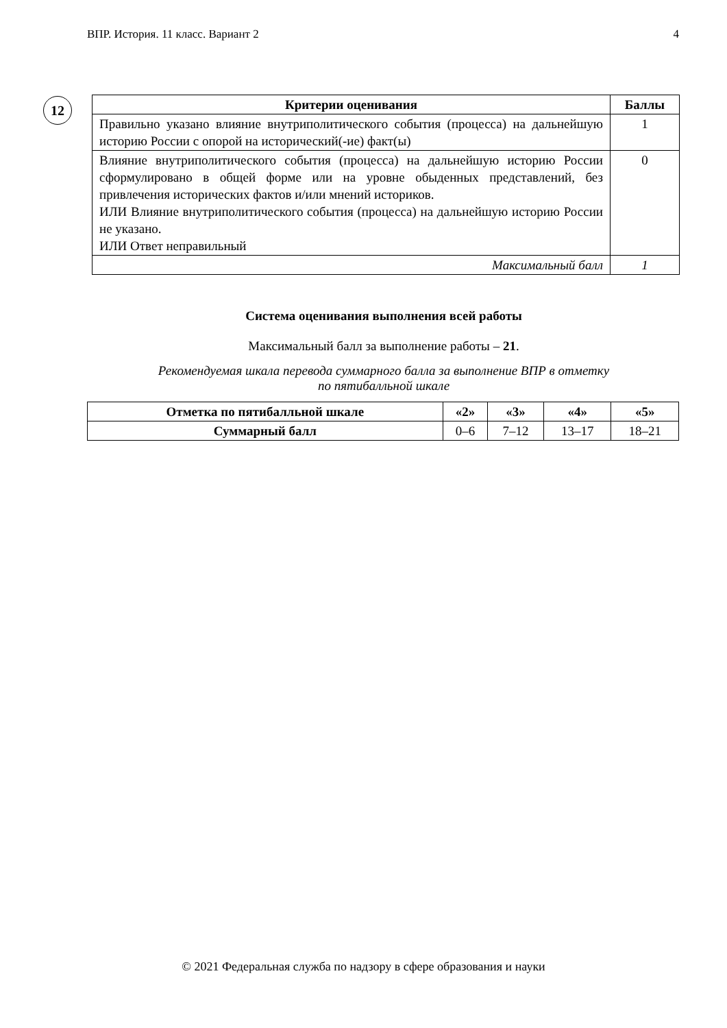ВПР. История. 11 класс. Вариант 2 4
12
| Критерии оценивания | Баллы |
| --- | --- |
| Правильно указано влияние внутриполитического события (процесса) на дальнейшую историю России с опорой на исторический(-ие) факт(ы) | 1 |
| Влияние внутриполитического события (процесса) на дальнейшую историю России сформулировано в общей форме или на уровне обыденных представлений, без привлечения исторических фактов и/или мнений историков. ИЛИ Влияние внутриполитического события (процесса) на дальнейшую историю России не указано. ИЛИ Ответ неправильный | 0 |
| Максимальный балл | 1 |
Система оценивания выполнения всей работы
Максимальный балл за выполнение работы – 21.
Рекомендуемая шкала перевода суммарного балла за выполнение ВПР в отметку
по пятибалльной шкале
| Отметка по пятибалльной шкале | «2» | «3» | «4» | «5» |
| --- | --- | --- | --- | --- |
| Суммарный балл | 0–6 | 7–12 | 13–17 | 18–21 |
© 2021 Федеральная служба по надзору в сфере образования и науки